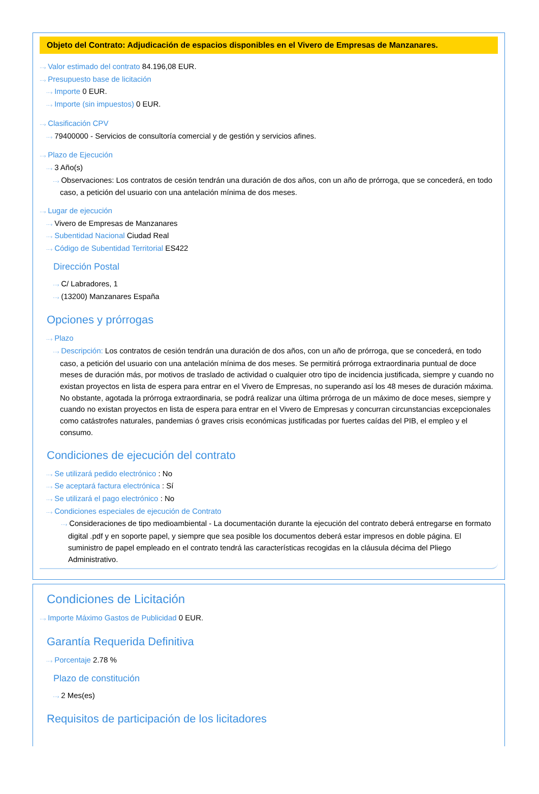Objeto del Contrato: Adjudicación de espacios disponibles en el Vivero de Empresas de Manzanares.
···› Valor estimado del contrato 84.196,08 EUR.
···› Presupuesto base de licitación
···› Importe 0 EUR.
···› Importe (sin impuestos) 0 EUR.
···› Clasificación CPV
···› 79400000 - Servicios de consultoría comercial y de gestión y servicios afines.
···› Plazo de Ejecución
···› 3 Año(s)
···› Observaciones: Los contratos de cesión tendrán una duración de dos años, con un año de prórroga, que se concederá, en todo caso, a petición del usuario con una antelación mínima de dos meses.
···› Lugar de ejecución
···› Vivero de Empresas de Manzanares
···› Subentidad Nacional Ciudad Real
···› Código de Subentidad Territorial ES422
Dirección Postal
···› C/ Labradores, 1
···› (13200) Manzanares España
Opciones y prórrogas
···› Plazo
···› Descripción: Los contratos de cesión tendrán una duración de dos años, con un año de prórroga, que se concederá, en todo caso, a petición del usuario con una antelación mínima de dos meses. Se permitirá prórroga extraordinaria puntual de doce meses de duración más, por motivos de traslado de actividad o cualquier otro tipo de incidencia justificada, siempre y cuando no existan proyectos en lista de espera para entrar en el Vivero de Empresas, no superando así los 48 meses de duración máxima. No obstante, agotada la prórroga extraordinaria, se podrá realizar una última prórroga de un máximo de doce meses, siempre y cuando no existan proyectos en lista de espera para entrar en el Vivero de Empresas y concurran circunstancias excepcionales como catástrofes naturales, pandemias ó graves crisis económicas justificadas por fuertes caídas del PIB, el empleo y el consumo.
Condiciones de ejecución del contrato
···› Se utilizará pedido electrónico : No
···› Se aceptará factura electrónica : Sí
···› Se utilizará el pago electrónico : No
···› Condiciones especiales de ejecución de Contrato
···› Consideraciones de tipo medioambiental - La documentación durante la ejecución del contrato deberá entregarse en formato digital .pdf y en soporte papel, y siempre que sea posible los documentos deberá estar impresos en doble página. El suministro de papel empleado en el contrato tendrá las características recogidas en la cláusula décima del Pliego Administrativo.
Condiciones de Licitación
···› Importe Máximo Gastos de Publicidad 0 EUR.
Garantía Requerida Definitiva
···› Porcentaje 2.78 %
Plazo de constitución
···› 2 Mes(es)
Requisitos de participación de los licitadores